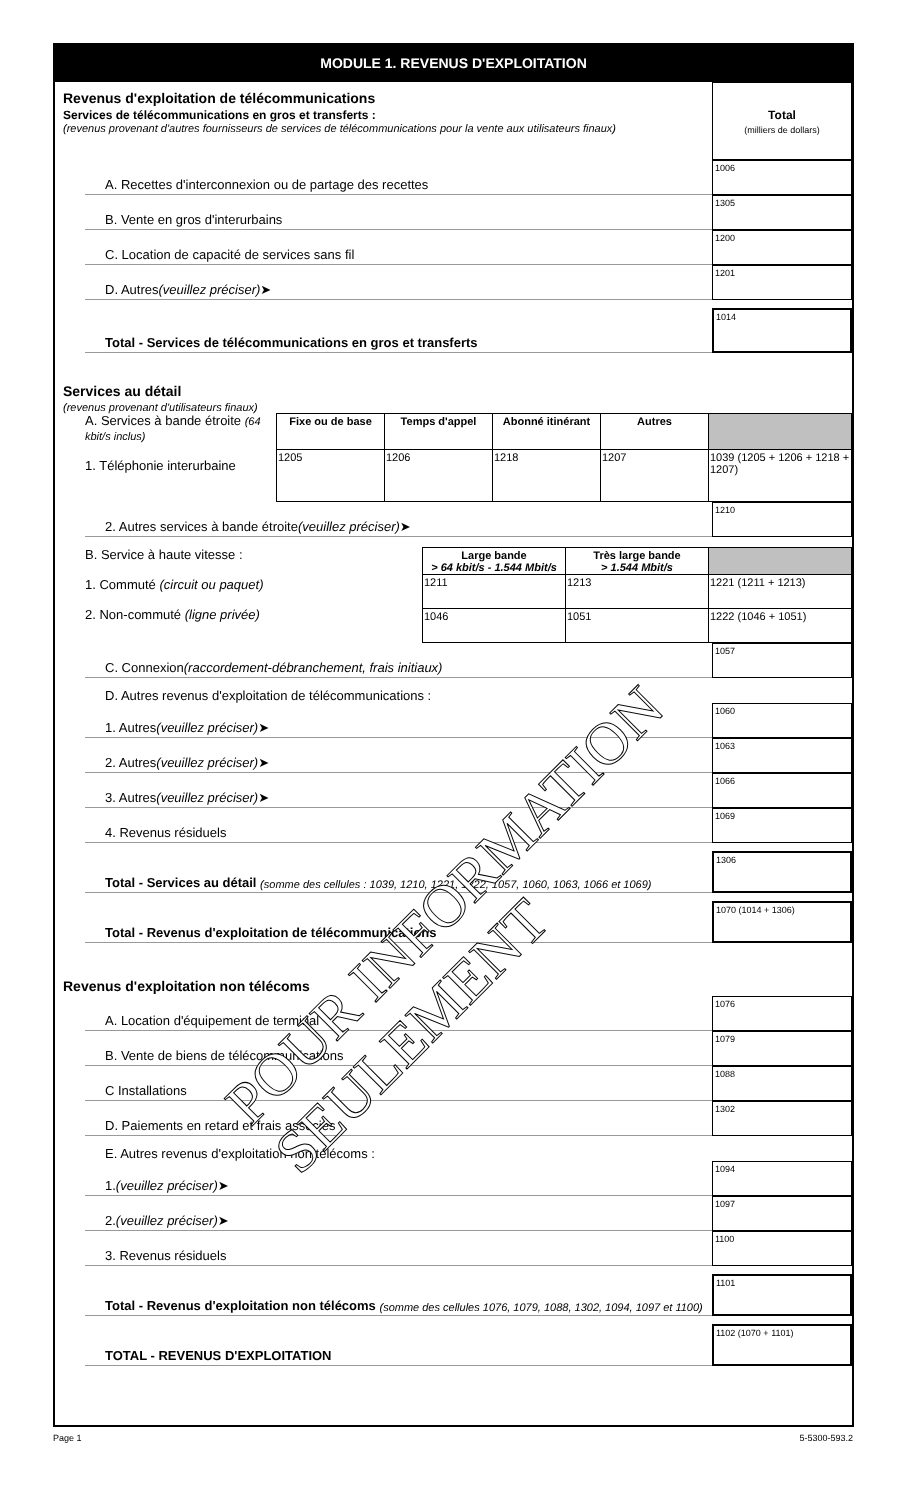MODULE 1. REVENUS D'EXPLOITATION
Revenus d'exploitation de télécommunications
Services de télécommunications en gros et transferts :
(revenus provenant d'autres fournisseurs de services de télécommunications pour la vente aux utilisateurs finaux)
Total
(milliers de dollars)
A. Recettes d'interconnexion ou de partage des recettes
1006
B. Vente en gros d'interurbains
1305
C. Location de capacité de services sans fil
1200
D. Autres (veuillez préciser) ➤
1201
Total - Services de télécommunications en gros et transferts
1014
Services au détail
(revenus provenant d'utilisateurs finaux)
A. Services à bande étroite (64 kbit/s inclus)
1. Téléphonie interurbaine
| Fixe ou de base | Temps d'appel | Abonné itinérant | Autres | |
| --- | --- | --- | --- | --- |
| 1205 | 1206 | 1218 | 1207 | 1039 (1205 + 1206 + 1218 + 1207) |
2. Autres services à bande étroite (veuillez préciser) ➤
1210
B. Service à haute vitesse :
1. Commuté (circuit ou paquet)
2. Non-commuté (ligne privée)
| Large bande > 64 kbit/s - 1.544 Mbit/s | Très large bande > 1.544 Mbit/s | |
| --- | --- | --- |
| 1211 | 1213 | 1221 (1211 + 1213) |
| 1046 | 1051 | 1222 (1046 + 1051) |
C. Connexion (raccordement-débranchement, frais initiaux)
1057
D. Autres revenus d'exploitation de télécommunications :
1. Autres (veuillez préciser) ➤
1060
2. Autres (veuillez préciser) ➤
1063
3. Autres (veuillez préciser) ➤
1066
4. Revenus résiduels
1069
Total - Services au détail (somme des cellules : 1039, 1210, 1221, 1222, 1057, 1060, 1063, 1066 et 1069)
1306
Total - Revenus d'exploitation de télécommunications
1070 (1014 + 1306)
Revenus d'exploitation non télécoms
A. Location d'équipement de terminal
1076
B. Vente de biens de télécommunications
1079
C Installations
1088
D. Paiements en retard et frais associés
1302
E. Autres revenus d'exploitation non télécoms :
1. (veuillez préciser) ➤
1094
2. (veuillez préciser) ➤
1097
3. Revenus résiduels
1100
Total - Revenus d'exploitation non télécoms (somme des cellules 1076, 1079, 1088, 1302, 1094, 1097 et 1100)
1101
TOTAL - REVENUS D'EXPLOITATION
1102 (1070 + 1101)
POUR INFORMATION SEULEMENT
Page 1 5-5300-593.2